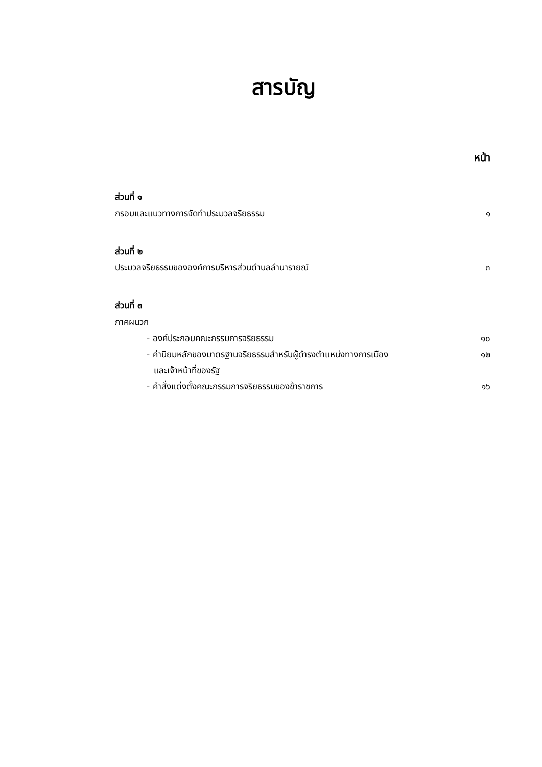สารบัญ
หน้า
ส่วนที่ ๑
กรอบและแนวทางการจัดทำประมวลจริยธรรม ๑
ส่วนที่ ๒
ประมวลจริยธรรมขององค์การบริหารส่วนตำบลลำนารายณ์ ๓
ส่วนที่ ๓
ภาคผนวก
- องค์ประกอบคณะกรรมการจริยธรรม ๑๐
- ค่านิยมหลักของมาตรฐานจริยธรรมสำหรับผู้ดำรงตำแหน่งทางการเมือง ๑๒
และเจ้าหน้าที่ของรัฐ
- คำสั่งแต่งตั้งคณะกรรมการจริยธรรมของข้าราชการ ๑๖